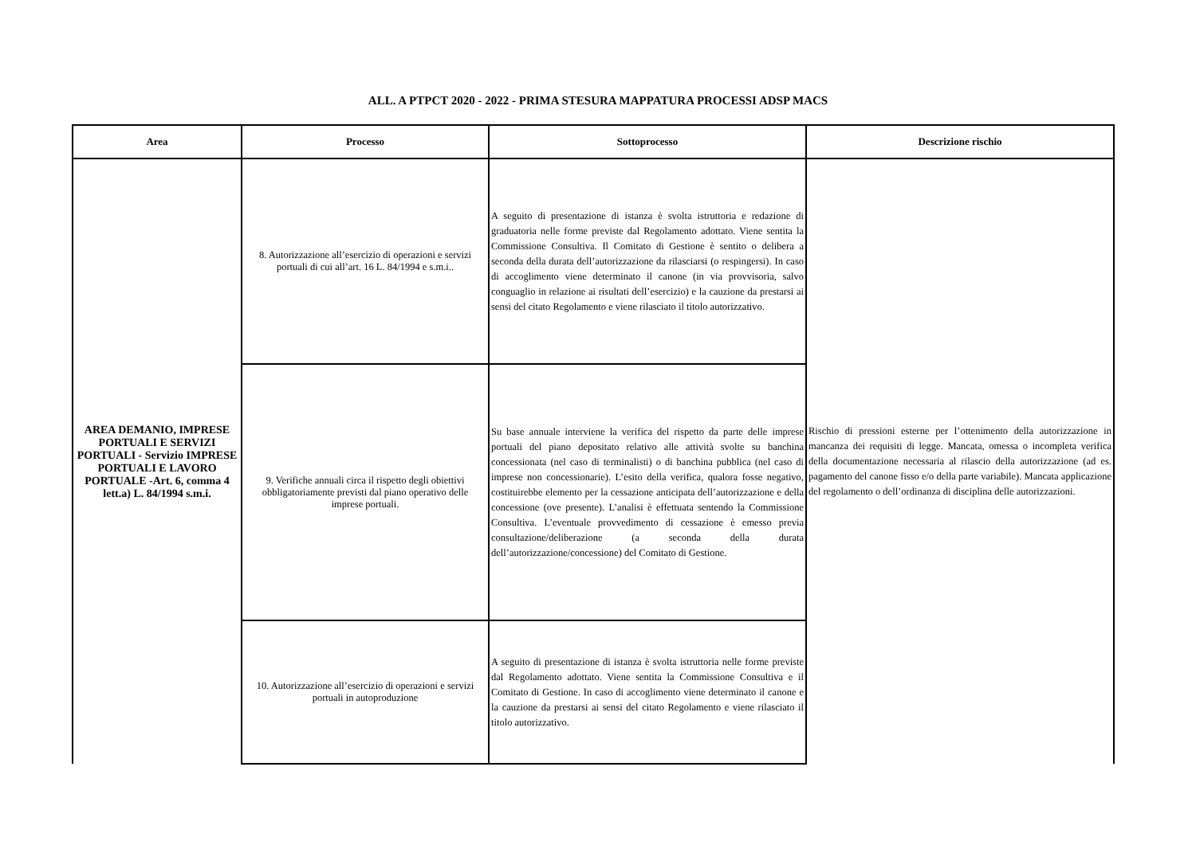ALL. A PTPCT 2020 - 2022 - PRIMA STESURA MAPPATURA PROCESSI ADSP MACS
| Area | Processo | Sottoprocesso | Descrizione rischio |
| --- | --- | --- | --- |
| AREA DEMANIO, IMPRESE PORTUALI E SERVIZI PORTUALI - Servizio IMPRESE PORTUALI E LAVORO PORTUALE -Art. 6, comma 4 lett.a) L. 84/1994 s.m.i. | 8. Autorizzazione all’esercizio di operazioni e servizi portuali di cui all’art. 16 L. 84/1994 e s.m.i.. | A seguito di presentazione di istanza è svolta istruttoria e redazione di graduatoria nelle forme previste dal Regolamento adottato. Viene sentita la Commissione Consultiva. Il Comitato di Gestione è sentito o delibera a seconda della durata dell’autorizzazione da rilasciarsi (o respingersi). In caso di accoglimento viene determinato il canone (in via provvisoria, salvo conguaglio in relazione ai risultati dell’esercizio) e la cauzione da prestarsi ai sensi del citato Regolamento e viene rilasciato il titolo autorizzativo. | Rischio di pressioni esterne per l’ottenimento della autorizzazione in mancanza dei requisiti di legge. Mancata, omessa o incompleta verifica della documentazione necessaria al rilascio della autorizzazione (ad es. pagamento del canone fisso e/o della parte variabile). Mancata applicazione del regolamento o dell’ordinanza di disciplina delle autorizzazioni. |
| | 9. Verifiche annuali circa il rispetto degli obiettivi obbligatoriamente previsti dal piano operativo delle imprese portuali. | Su base annuale interviene la verifica del rispetto da parte delle imprese portuali del piano depositato relativo alle attività svolte su banchina concessionata (nel caso di terminalisti) o di banchina pubblica (nel caso di imprese non concessionarie). L’esito della verifica, qualora fosse negativo, costituirebbe elemento per la cessazione anticipata dell’autorizzazione e della concessione (ove presente). L’analisi è effettuata sentendo la Commissione Consultiva. L’eventuale provvedimento di cessazione è emesso previa consultazione/deliberazione (a seconda della durata dell’autorizzazione/concessione) del Comitato di Gestione. | |
| | 10. Autorizzazione all’esercizio di operazioni e servizi portuali in autoproduzione | A seguito di presentazione di istanza è svolta istruttoria nelle forme previste dal Regolamento adottato. Viene sentita la Commissione Consultiva e il Comitato di Gestione. In caso di accoglimento viene determinato il canone e la cauzione da prestarsi ai sensi del citato Regolamento e viene rilasciato il titolo autorizzativo. | |